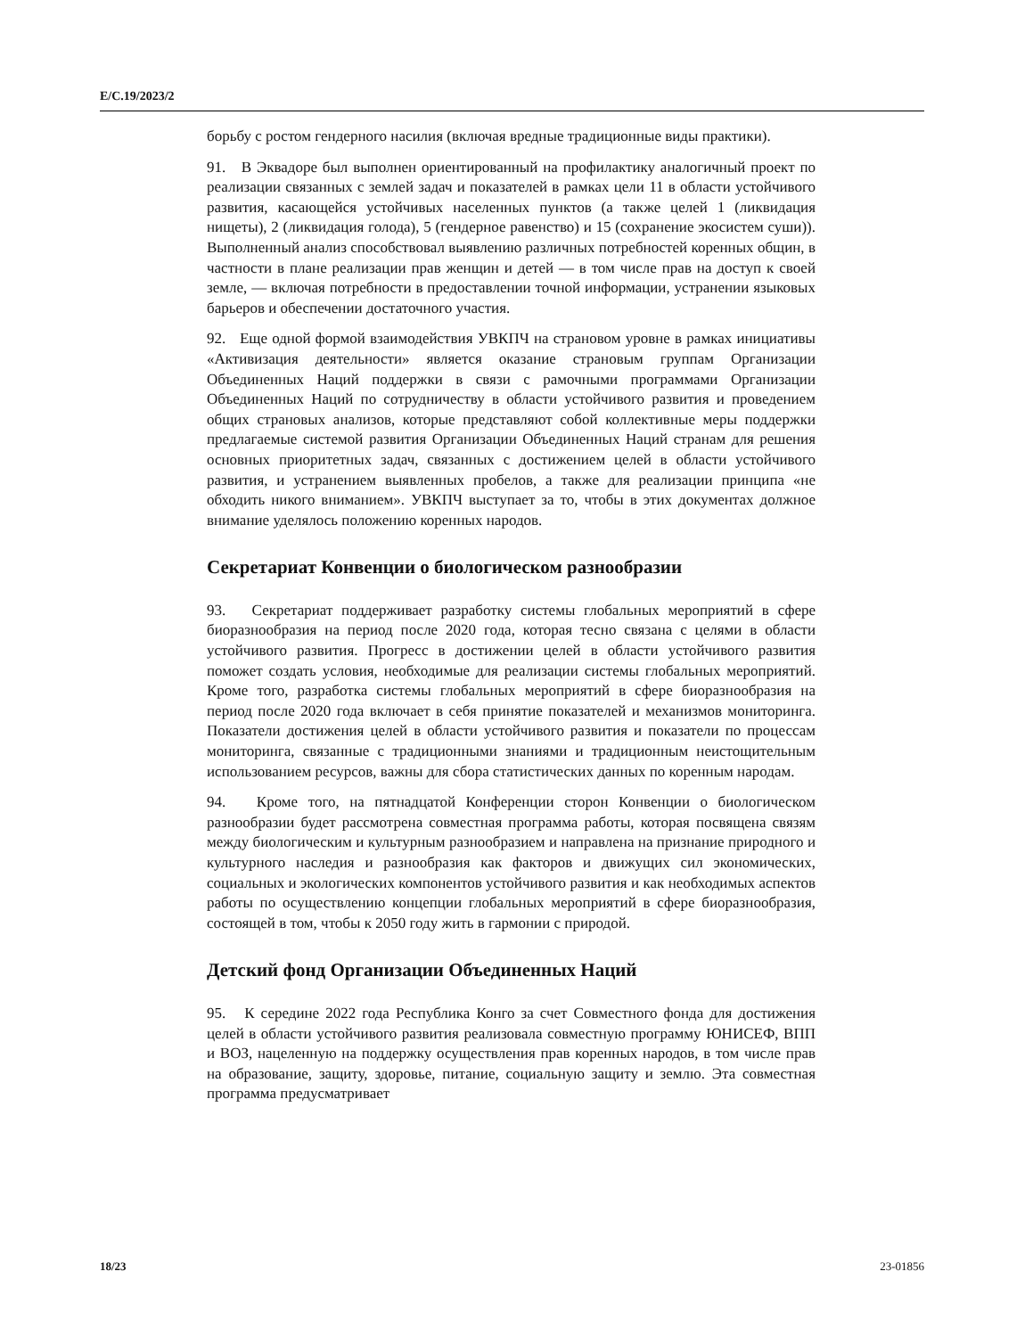E/C.19/2023/2
борьбу с ростом гендерного насилия (включая вредные традиционные виды практики).
91. В Эквадоре был выполнен ориентированный на профилактику аналогичный проект по реализации связанных с землей задач и показателей в рамках цели 11 в области устойчивого развития, касающейся устойчивых населенных пунктов (а также целей 1 (ликвидация нищеты), 2 (ликвидация голода), 5 (гендерное равенство) и 15 (сохранение экосистем суши)). Выполненный анализ способствовал выявлению различных потребностей коренных общин, в частности в плане реализации прав женщин и детей — в том числе прав на доступ к своей земле, — включая потребности в предоставлении точной информации, устранении языковых барьеров и обеспечении достаточного участия.
92. Еще одной формой взаимодействия УВКПЧ на страновом уровне в рамках инициативы «Активизация деятельности» является оказание страновым группам Организации Объединенных Наций поддержки в связи с рамочными программами Организации Объединенных Наций по сотрудничеству в области устойчивого развития и проведением общих страновых анализов, которые представляют собой коллективные меры поддержки предлагаемые системой развития Организации Объединенных Наций странам для решения основных приоритетных задач, связанных с достижением целей в области устойчивого развития, и устранением выявленных пробелов, а также для реализации принципа «не обходить никого вниманием». УВКПЧ выступает за то, чтобы в этих документах должное внимание уделялось положению коренных народов.
Секретариат Конвенции о биологическом разнообразии
93. Секретариат поддерживает разработку системы глобальных мероприятий в сфере биоразнообразия на период после 2020 года, которая тесно связана с целями в области устойчивого развития. Прогресс в достижении целей в области устойчивого развития поможет создать условия, необходимые для реализации системы глобальных мероприятий. Кроме того, разработка системы глобальных мероприятий в сфере биоразнообразия на период после 2020 года включает в себя принятие показателей и механизмов мониторинга. Показатели достижения целей в области устойчивого развития и показатели по процессам мониторинга, связанные с традиционными знаниями и традиционным неистощительным использованием ресурсов, важны для сбора статистических данных по коренным народам.
94. Кроме того, на пятнадцатой Конференции сторон Конвенции о биологическом разнообразии будет рассмотрена совместная программа работы, которая посвящена связям между биологическим и культурным разнообразием и направлена на признание природного и культурного наследия и разнообразия как факторов и движущих сил экономических, социальных и экологических компонентов устойчивого развития и как необходимых аспектов работы по осуществлению концепции глобальных мероприятий в сфере биоразнообразия, состоящей в том, чтобы к 2050 году жить в гармонии с природой.
Детский фонд Организации Объединенных Наций
95. К середине 2022 года Республика Конго за счет Совместного фонда для достижения целей в области устойчивого развития реализовала совместную программу ЮНИСЕФ, ВПП и ВОЗ, нацеленную на поддержку осуществления прав коренных народов, в том числе прав на образование, защиту, здоровье, питание, социальную защиту и землю. Эта совместная программа предусматривает
18/23 23-01856